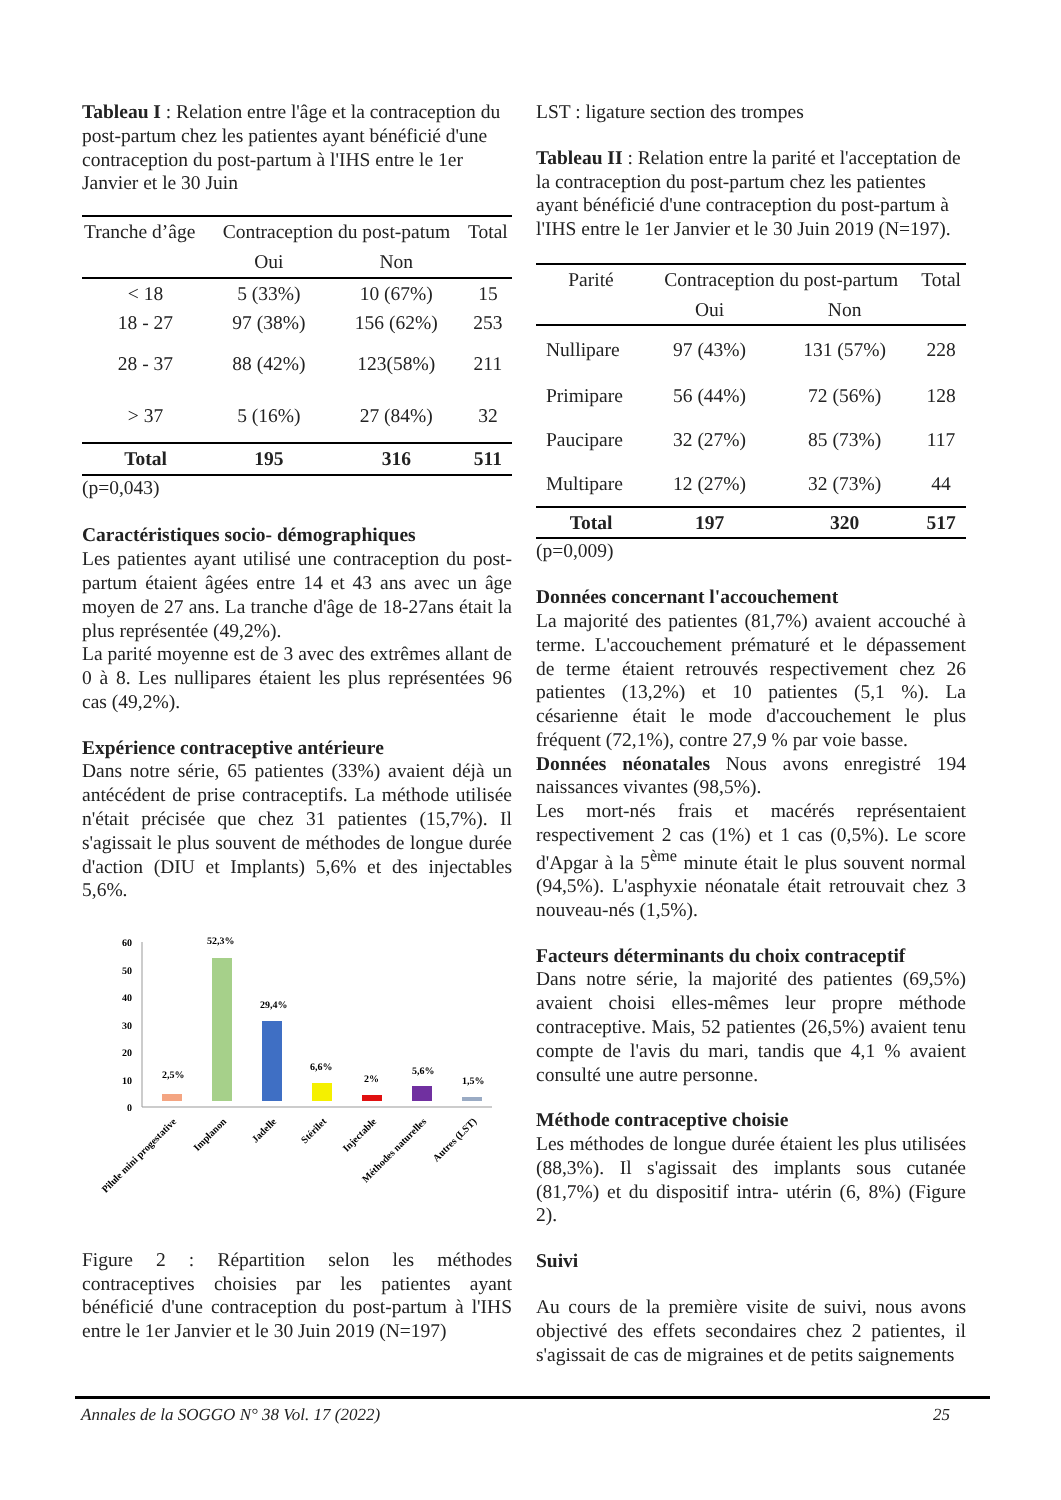Tableau I : Relation entre l'âge et la contraception du post-partum chez les patientes ayant bénéficié d'une contraception du post-partum à l'IHS entre le 1er Janvier et le 30 Juin
| Tranche d’âge | Contraception du post-patum | | Total |
| | Oui | Non | |
| < 18 | 5 (33%) | 10 (67%) | 15 |
| 18 - 27 | 97 (38%) | 156 (62%) | 253 |
| 28 - 37 | 88 (42%) | 123(58%) | 211 |
| > 37 | 5 (16%) | 27 (84%) | 32 |
| Total | 195 | 316 | 511 |
(p=0,043)
Caractéristiques socio- démographiques
Les patientes ayant utilisé une contraception du post-partum étaient âgées entre 14 et 43 ans avec un âge moyen de 27 ans. La tranche d'âge de 18-27ans était la plus représentée (49,2%).
La parité moyenne est de 3 avec des extrêmes allant de 0 à 8. Les nullipares étaient les plus représentées 96 cas (49,2%).
Expérience contraceptive antérieure
Dans notre série, 65 patientes (33%) avaient déjà un antécédent de prise contraceptifs. La méthode utilisée n'était précisée que chez 31 patientes (15,7%). Il s'agissait le plus souvent de méthodes de longue durée d'action (DIU et Implants) 5,6% et des injectables 5,6%.
60
50
40
30
20
10
0
2,5%
52,3%
29,4%
6,6%
2%
5,6%
1,5%
Pilule mini progestative
Implanon
Jadelle
Stérilet
Injectable
Méthodes naturelles
Autres (LST)
Figure 2 : Répartition selon les méthodes contraceptives choisies par les patientes ayant bénéficié d'une contraception du post-partum à l'IHS entre le 1er Janvier et le 30 Juin 2019 (N=197)
LST : ligature section des trompes
Tableau II : Relation entre la parité et l'acceptation de la contraception du post-partum chez les patientes ayant bénéficié d'une contraception du post-partum à l'IHS entre le 1er Janvier et le 30 Juin 2019 (N=197).
| Parité | Contraception du post-partum | | Total |
| | Oui | Non | |
| Nullipare | 97 (43%) | 131 (57%) | 228 |
| Primipare | 56 (44%) | 72 (56%) | 128 |
| Paucipare | 32 (27%) | 85 (73%) | 117 |
| Multipare | 12 (27%) | 32 (73%) | 44 |
| Total | 197 | 320 | 517 |
(p=0,009)
Données concernant l'accouchement
La majorité des patientes (81,7%) avaient accouché à terme. L'accouchement prématuré et le dépassement de terme étaient retrouvés respectivement chez 26 patientes (13,2%) et 10 patientes (5,1 %). La césarienne était le mode d'accouchement le plus fréquent (72,1%), contre 27,9 % par voie basse.
Données néonatales Nous avons enregistré 194 naissances vivantes (98,5%).
Les mort-nés frais et macérés représentaient respectivement 2 cas (1%) et 1 cas (0,5%). Le score d'Apgar à la 5<sup>ème</sup> minute était le plus souvent normal (94,5%). L'asphyxie néonatale était retrouvait chez 3 nouveau-nés (1,5%).
Facteurs déterminants du choix contraceptif
Dans notre série, la majorité des patientes (69,5%) avaient choisi elles-mêmes leur propre méthode contraceptive. Mais, 52 patientes (26,5%) avaient tenu compte de l'avis du mari, tandis que 4,1 % avaient consulté une autre personne.
Méthode contraceptive choisie
Les méthodes de longue durée étaient les plus utilisées (88,3%). Il s'agissait des implants sous cutanée (81,7%) et du dispositif intra- utérin (6, 8%) (Figure 2).
Suivi
Au cours de la première visite de suivi, nous avons objectivé des effets secondaires chez 2 patientes, il s'agissait de cas de migraines et de petits saignements
Annales de la SOGGO N° 38 Vol. 17 (2022) 25